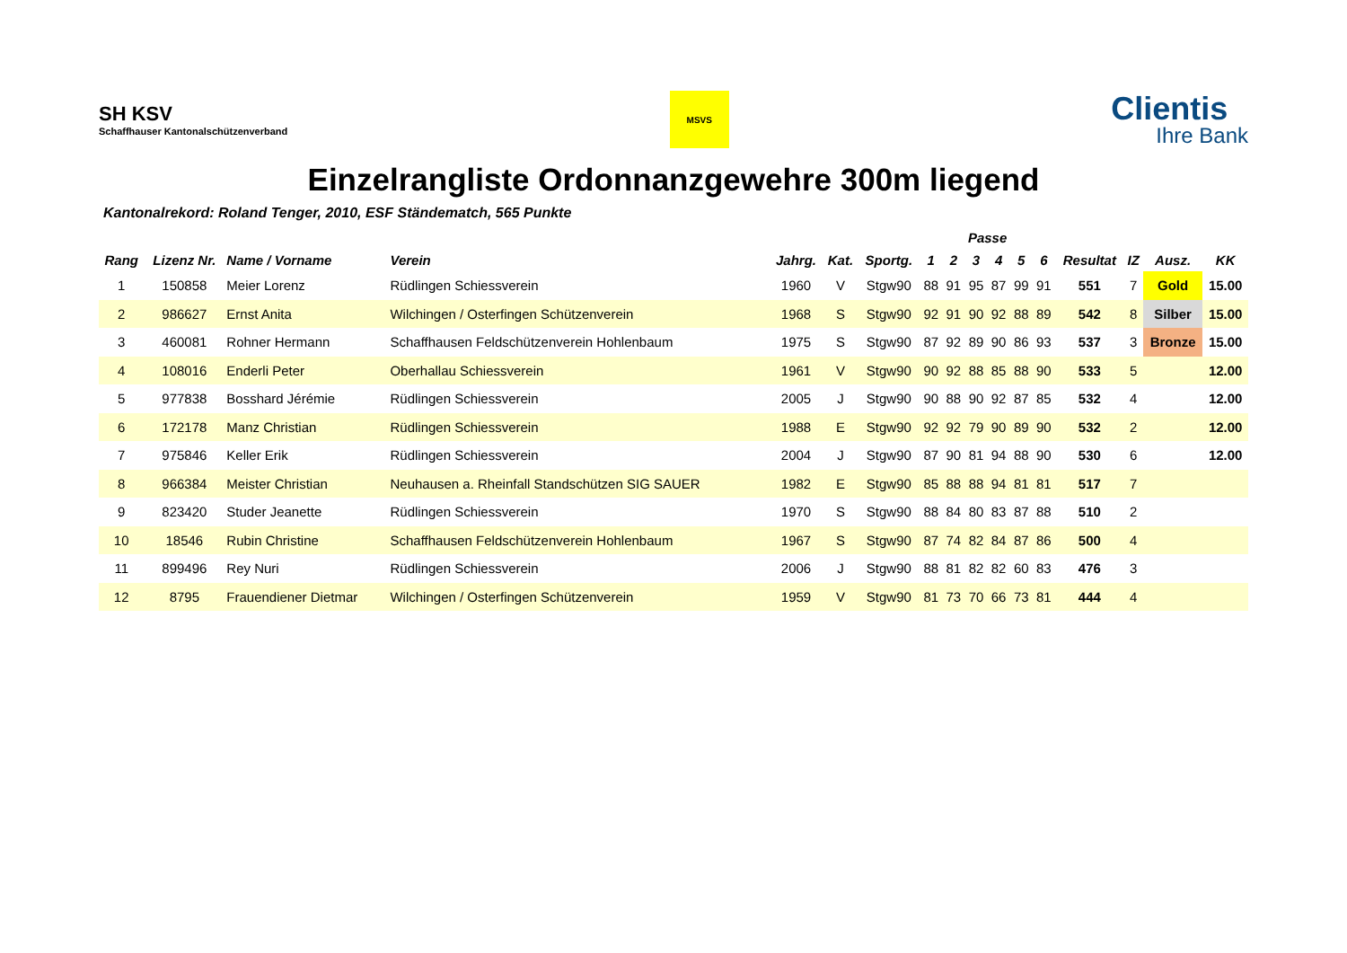SH KSV
Schaffhauser Kantonalschützenverband
MSVS
Clientis
Ihre Bank
Einzelrangliste Ordonnanzgewehre 300m liegend
Kantonalrekord: Roland Tenger, 2010, ESF Ständematch, 565 Punkte
| | | | | | | | Passe | | | | | | | | | |
| --- | --- | --- | --- | --- | --- | --- | --- | --- | --- | --- | --- | --- | --- | --- | --- | --- |
| Rang | Lizenz Nr. | Name / Vorname | Verein | Jahrg. | Kat. | Sportg. | 1 | 2 | 3 | 4 | 5 | 6 | Resultat | IZ | Ausz. | KK |
| 1 | 150858 | Meier Lorenz | Rüdlingen Schiessverein | 1960 | V | Stgw90 | 88 | 91 | 95 | 87 | 99 | 91 | 551 | 7 | Gold | 15.00 |
| 2 | 986627 | Ernst Anita | Wilchingen / Osterfingen Schützenverein | 1968 | S | Stgw90 | 92 | 91 | 90 | 92 | 88 | 89 | 542 | 8 | Silber | 15.00 |
| 3 | 460081 | Rohner Hermann | Schaffhausen Feldschützenverein Hohlenbaum | 1975 | S | Stgw90 | 87 | 92 | 89 | 90 | 86 | 93 | 537 | 3 | Bronze | 15.00 |
| 4 | 108016 | Enderli Peter | Oberhallau Schiessverein | 1961 | V | Stgw90 | 90 | 92 | 88 | 85 | 88 | 90 | 533 | 5 | | 12.00 |
| 5 | 977838 | Bosshard Jérémie | Rüdlingen Schiessverein | 2005 | J | Stgw90 | 90 | 88 | 90 | 92 | 87 | 85 | 532 | 4 | | 12.00 |
| 6 | 172178 | Manz Christian | Rüdlingen Schiessverein | 1988 | E | Stgw90 | 92 | 92 | 79 | 90 | 89 | 90 | 532 | 2 | | 12.00 |
| 7 | 975846 | Keller Erik | Rüdlingen Schiessverein | 2004 | J | Stgw90 | 87 | 90 | 81 | 94 | 88 | 90 | 530 | 6 | | 12.00 |
| 8 | 966384 | Meister Christian | Neuhausen a. Rheinfall Standschützen SIG SAUER | 1982 | E | Stgw90 | 85 | 88 | 88 | 94 | 81 | 81 | 517 | 7 | | |
| 9 | 823420 | Studer Jeanette | Rüdlingen Schiessverein | 1970 | S | Stgw90 | 88 | 84 | 80 | 83 | 87 | 88 | 510 | 2 | | |
| 10 | 18546 | Rubin Christine | Schaffhausen Feldschützenverein Hohlenbaum | 1967 | S | Stgw90 | 87 | 74 | 82 | 84 | 87 | 86 | 500 | 4 | | |
| 11 | 899496 | Rey Nuri | Rüdlingen Schiessverein | 2006 | J | Stgw90 | 88 | 81 | 82 | 82 | 60 | 83 | 476 | 3 | | |
| 12 | 8795 | Frauendiener Dietmar | Wilchingen / Osterfingen Schützenverein | 1959 | V | Stgw90 | 81 | 73 | 70 | 66 | 73 | 81 | 444 | 4 | | |